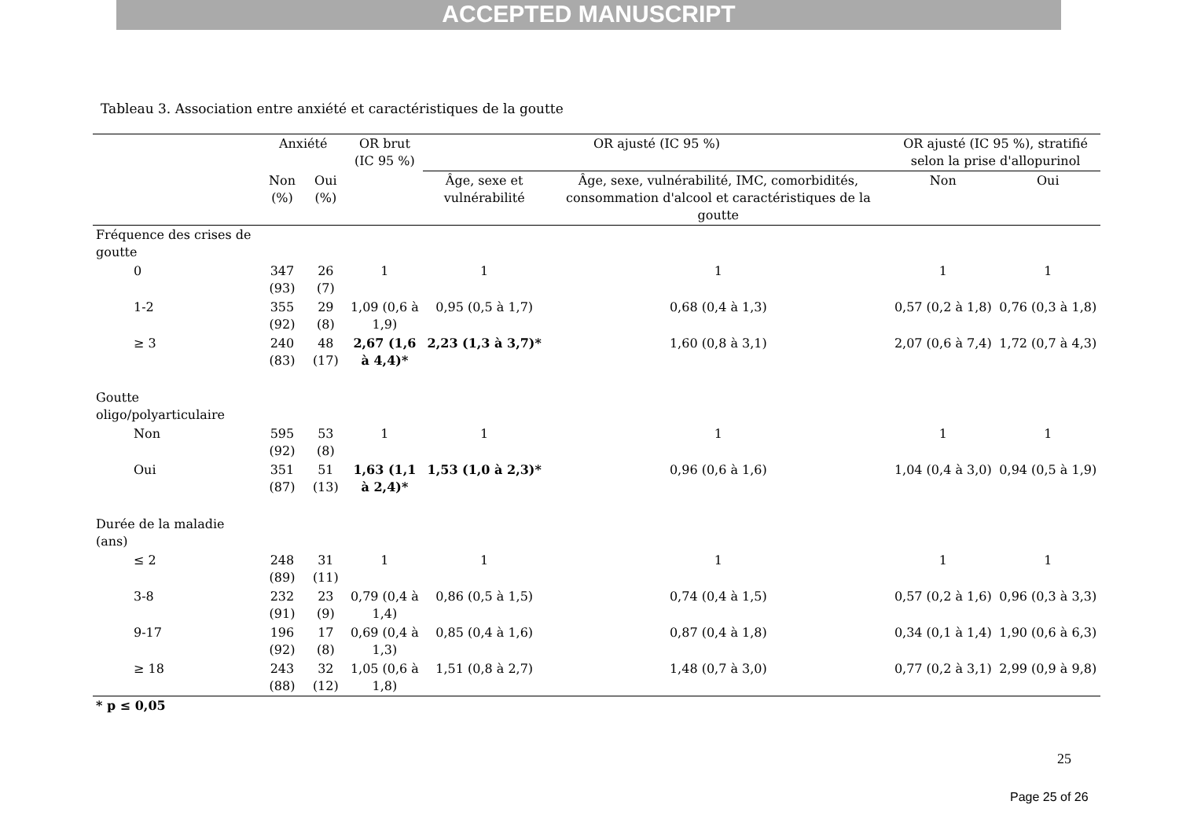ACCEPTED MANUSCRIPT
Tableau 3. Association entre anxiété et caractéristiques de la goutte
| | Anxiété | | OR brut (IC 95 %) | OR ajusté (IC 95 %) | | OR ajusté (IC 95 %), stratifié selon la prise d'allopurinol | |
| --- | --- | --- | --- | --- | --- | --- | --- |
| | Non (%) | Oui (%) | | Âge, sexe et vulnérabilité | Âge, sexe, vulnérabilité, IMC, comorbidités, consommation d'alcool et caractéristiques de la goutte | Non | Oui |
| Fréquence des crises de goutte | | | | | | | |
| 0 | 347 (93) | 26 (7) | 1 | 1 | 1 | 1 | 1 |
| 1-2 | 355 (92) | 29 (8) | 1,09 (0,6 à 1,9) | 0,95 (0,5 à 1,7) | 0,68 (0,4 à 1,3) | 0,57 (0,2 à 1,8) | 0,76 (0,3 à 1,8) |
| ≥ 3 | 240 (83) | 48 (17) | 2,67 (1,6 à 4,4)* | 2,23 (1,3 à 3,7)* | 1,60 (0,8 à 3,1) | 2,07 (0,6 à 7,4) | 1,72 (0,7 à 4,3) |
| Goutte oligo/polyarticulaire | | | | | | | |
| Non | 595 (92) | 53 (8) | 1 | 1 | 1 | 1 | 1 |
| Oui | 351 (87) | 51 (13) | 1,63 (1,1 à 2,4)* | 1,53 (1,0 à 2,3)* | 0,96 (0,6 à 1,6) | 1,04 (0,4 à 3,0) | 0,94 (0,5 à 1,9) |
| Durée de la maladie (ans) | | | | | | | |
| ≤ 2 | 248 (89) | 31 (11) | 1 | 1 | 1 | 1 | 1 |
| 3-8 | 232 (91) | 23 (9) | 0,79 (0,4 à 1,4) | 0,86 (0,5 à 1,5) | 0,74 (0,4 à 1,5) | 0,57 (0,2 à 1,6) | 0,96 (0,3 à 3,3) |
| 9-17 | 196 (92) | 17 (8) | 0,69 (0,4 à 1,3) | 0,85 (0,4 à 1,6) | 0,87 (0,4 à 1,8) | 0,34 (0,1 à 1,4) | 1,90 (0,6 à 6,3) |
| ≥ 18 | 243 (88) | 32 (12) | 1,05 (0,6 à 1,8) | 1,51 (0,8 à 2,7) | 1,48 (0,7 à 3,0) | 0,77 (0,2 à 3,1) | 2,99 (0,9 à 9,8) |
| * p ≤ 0,05 | | | | | | | |
25
Page 25 of 26